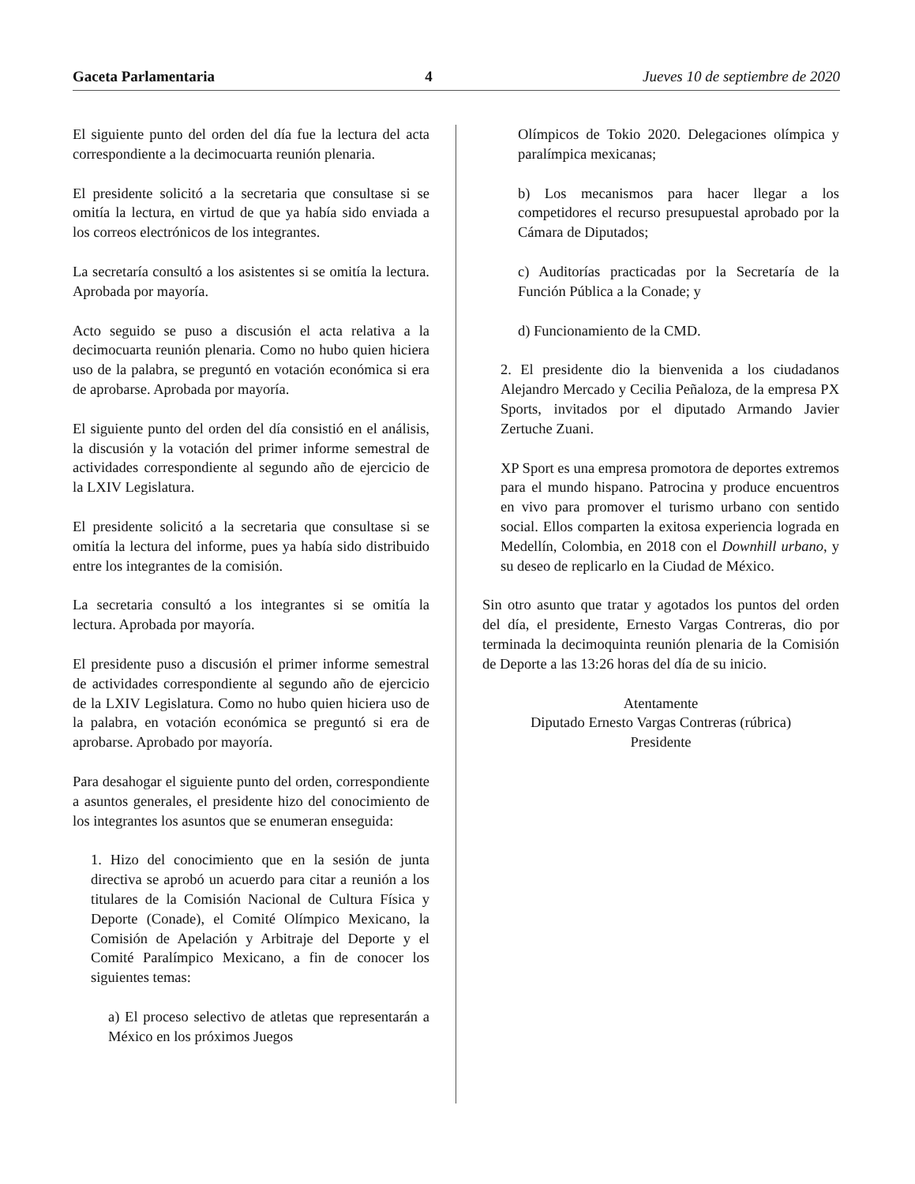Gaceta Parlamentaria 4 Jueves 10 de septiembre de 2020
El siguiente punto del orden del día fue la lectura del acta correspondiente a la decimocuarta reunión plenaria.
El presidente solicitó a la secretaria que consultase si se omitía la lectura, en virtud de que ya había sido enviada a los correos electrónicos de los integrantes.
La secretaría consultó a los asistentes si se omitía la lectura. Aprobada por mayoría.
Acto seguido se puso a discusión el acta relativa a la decimocuarta reunión plenaria. Como no hubo quien hiciera uso de la palabra, se preguntó en votación económica si era de aprobarse. Aprobada por mayoría.
El siguiente punto del orden del día consistió en el análisis, la discusión y la votación del primer informe semestral de actividades correspondiente al segundo año de ejercicio de la LXIV Legislatura.
El presidente solicitó a la secretaria que consultase si se omitía la lectura del informe, pues ya había sido distribuido entre los integrantes de la comisión.
La secretaria consultó a los integrantes si se omitía la lectura. Aprobada por mayoría.
El presidente puso a discusión el primer informe semestral de actividades correspondiente al segundo año de ejercicio de la LXIV Legislatura. Como no hubo quien hiciera uso de la palabra, en votación económica se preguntó si era de aprobarse. Aprobado por mayoría.
Para desahogar el siguiente punto del orden, correspondiente a asuntos generales, el presidente hizo del conocimiento de los integrantes los asuntos que se enumeran enseguida:
1. Hizo del conocimiento que en la sesión de junta directiva se aprobó un acuerdo para citar a reunión a los titulares de la Comisión Nacional de Cultura Física y Deporte (Conade), el Comité Olímpico Mexicano, la Comisión de Apelación y Arbitraje del Deporte y el Comité Paralímpico Mexicano, a fin de conocer los siguientes temas:
a) El proceso selectivo de atletas que representarán a México en los próximos Juegos
Olímpicos de Tokio 2020. Delegaciones olímpica y paralímpica mexicanas;
b) Los mecanismos para hacer llegar a los competidores el recurso presupuestal aprobado por la Cámara de Diputados;
c) Auditorías practicadas por la Secretaría de la Función Pública a la Conade; y
d) Funcionamiento de la CMD.
2. El presidente dio la bienvenida a los ciudadanos Alejandro Mercado y Cecilia Peñaloza, de la empresa PX Sports, invitados por el diputado Armando Javier Zertuche Zuani.
XP Sport es una empresa promotora de deportes extremos para el mundo hispano. Patrocina y produce encuentros en vivo para promover el turismo urbano con sentido social. Ellos comparten la exitosa experiencia lograda en Medellín, Colombia, en 2018 con el Downhill urbano, y su deseo de replicarlo en la Ciudad de México.
Sin otro asunto que tratar y agotados los puntos del orden del día, el presidente, Ernesto Vargas Contreras, dio por terminada la decimoquinta reunión plenaria de la Comisión de Deporte a las 13:26 horas del día de su inicio.
Atentamente
Diputado Ernesto Vargas Contreras (rúbrica)
Presidente